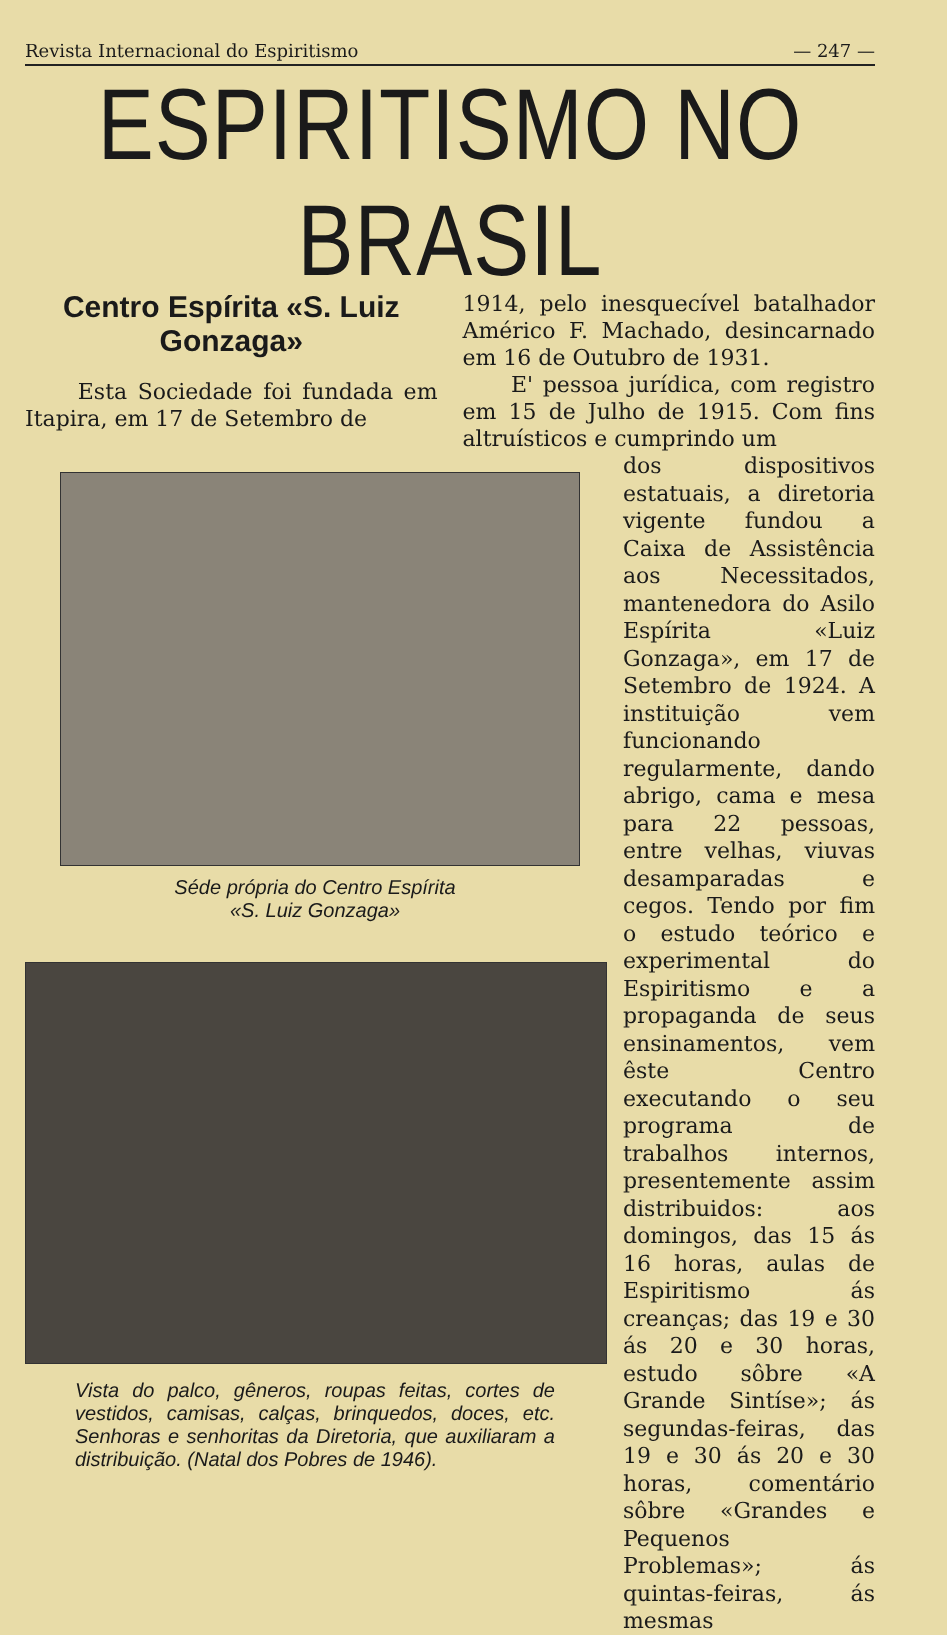Revista Internacional do Espiritismo — 247 —
ESPIRITISMO NO BRASIL
Centro Espírita «S. Luiz Gonzaga»
Esta Sociedade foi fundada em Itapira, em 17 de Setembro de
1914, pelo inesquecível batalhador Américo F. Machado, desincarnado em 16 de Outubro de 1931.
E' pessoa jurídica, com registro em 15 de Julho de 1915. Com fins altruísticos e cumprindo um
Séde própria do Centro Espírita
«S. Luiz Gonzaga»
Vista do palco, gêneros, roupas feitas, cortes de vestidos, camisas, calças, brinquedos, doces, etc. Senhoras e senhoritas da Diretoria, que auxiliaram a distribuição. (Natal dos Pobres de 1946).
dos dispositivos estatuais, a diretoria vigente fundou a Caixa de Assistência aos Necessitados, mantenedora do Asilo Espírita «Luiz Gonzaga», em 17 de Setembro de 1924. A instituição vem funcionando regularmente, dando abrigo, cama e mesa para 22 pessoas, entre velhas, viuvas desamparadas e cegos. Tendo por fim o estudo teórico e experimental do Espiritismo e a propaganda de seus ensinamentos, vem êste Centro executando o seu programa de trabalhos internos, presentemente assim distribuidos: aos domingos, das 15 ás 16 horas, aulas de Espiritismo ás creanças; das 19 e 30 ás 20 e 30 horas, estudo sôbre «A Grande Sintíse»; ás segundas-feiras, das 19 e 30 ás 20 e 30 horas, comentário sôbre «Grandes e Pequenos Problemas»; ás quintas-feiras, ás mesmas